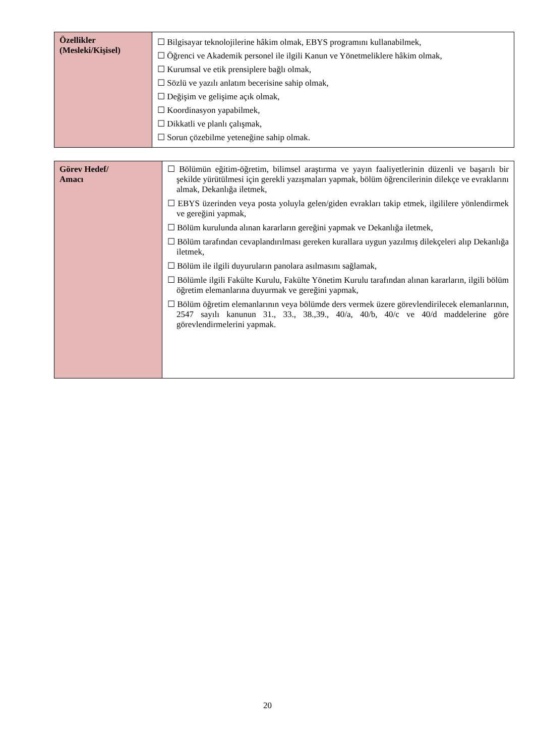| Özellikler (Mesleki/Kişisel) | ☐ Bilgisayar teknolojilerine hâkim olmak, EBYS programını kullanabilmek, ☐ Öğrenci ve Akademik personel ile ilgili Kanun ve Yönetmeliklere hâkim olmak, ☐ Kurumsal ve etik prensiplere bağlı olmak, ☐ Sözlü ve yazılı anlatım becerisine sahip olmak, ☐ Değişim ve gelişime açık olmak, ☐ Koordinasyon yapabilmek, ☐ Dikkatli ve planlı çalışmak, ☐ Sorun çözebilme yeteneğine sahip olmak. |
| Görev Hedef/ Amacı | ☐ Bölümün eğitim-öğretim, bilimsel araştırma ve yayın faaliyetlerinin düzenli ve başarılı bir şekilde yürütülmesi için gerekli yazışmaları yapmak, bölüm öğrencilerinin dilekçe ve evraklarını almak, Dekanlığa iletmek, ☐ EBYS üzerinden veya posta yoluyla gelen/giden evrakları takip etmek, ilgililere yönlendirmek ve gereğini yapmak, ☐ Bölüm kurulunda alınan kararların gereğini yapmak ve Dekanlığa iletmek, ☐ Bölüm tarafından cevaplandırılması gereken kurallara uygun yazılmış dilekçeleri alıp Dekanlığa iletmek, ☐ Bölüm ile ilgili duyuruların panolara asılmasını sağlamak, ☐ Bölümle ilgili Fakülte Kurulu, Fakülte Yönetim Kurulu tarafından alınan kararların, ilgili bölüm öğretim elemanlarına duyurmak ve gereğini yapmak, ☐ Bölüm öğretim elemanlarının veya bölümde ders vermek üzere görevlendirilecek elemanlarının, 2547 sayılı kanunun 31., 33., 38.,39., 40/a, 40/b, 40/c ve 40/d maddelerine göre görevlendirmelerini yapmak. |
20